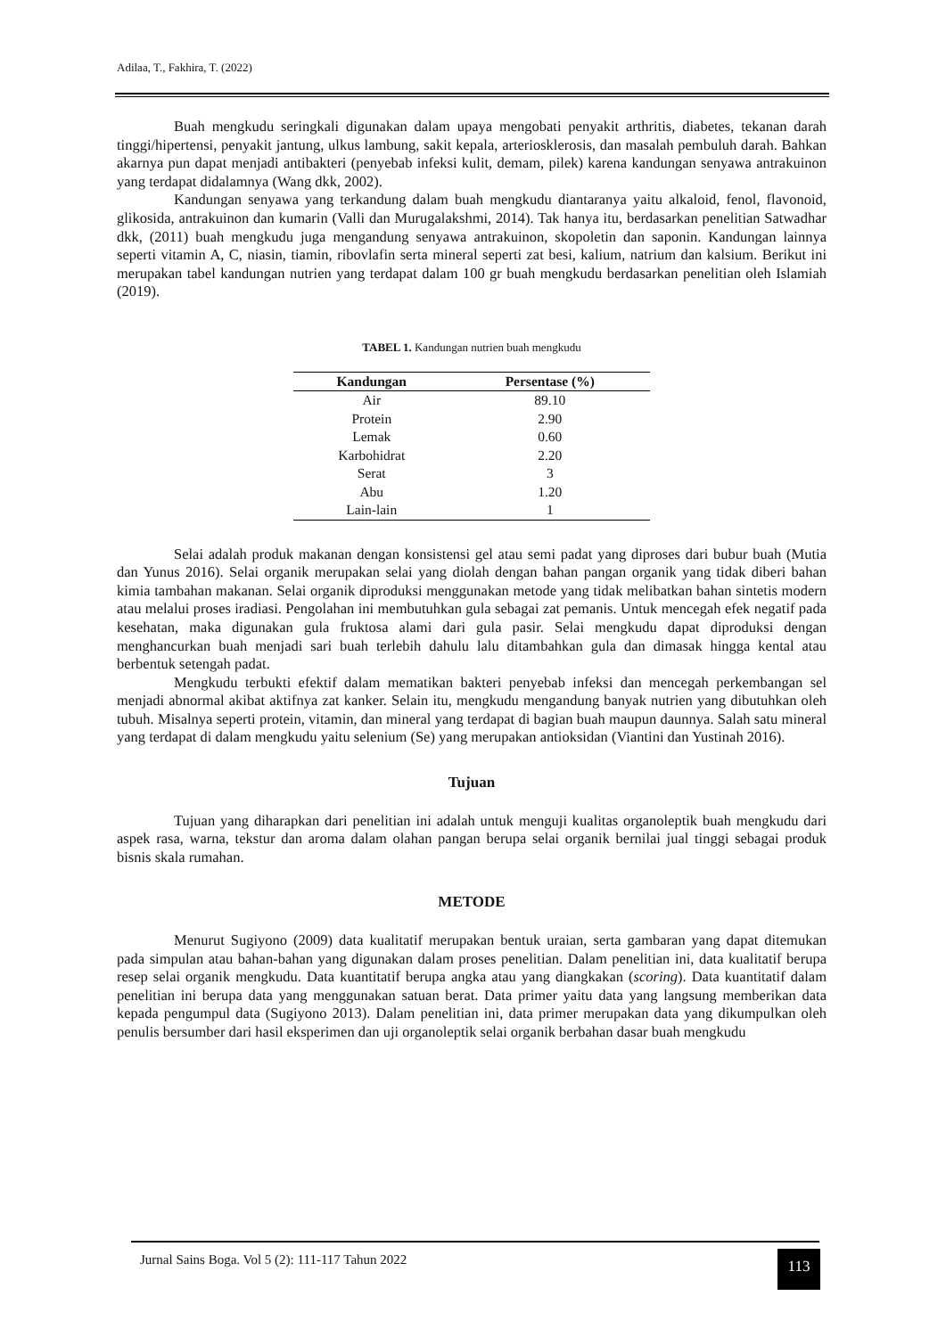Adilaa, T., Fakhira, T. (2022)
Buah mengkudu seringkali digunakan dalam upaya mengobati penyakit arthritis, diabetes, tekanan darah tinggi/hipertensi, penyakit jantung, ulkus lambung, sakit kepala, arteriosklerosis, dan masalah pembuluh darah. Bahkan akarnya pun dapat menjadi antibakteri (penyebab infeksi kulit, demam, pilek) karena kandungan senyawa antrakuinon yang terdapat didalamnya (Wang dkk, 2002).
Kandungan senyawa yang terkandung dalam buah mengkudu diantaranya yaitu alkaloid, fenol, flavonoid, glikosida, antrakuinon dan kumarin (Valli dan Murugalakshmi, 2014). Tak hanya itu, berdasarkan penelitian Satwadhar dkk, (2011) buah mengkudu juga mengandung senyawa antrakuinon, skopoletin dan saponin. Kandungan lainnya seperti vitamin A, C, niasin, tiamin, ribovlafin serta mineral seperti zat besi, kalium, natrium dan kalsium. Berikut ini merupakan tabel kandungan nutrien yang terdapat dalam 100 gr buah mengkudu berdasarkan penelitian oleh Islamiah (2019).
TABEL 1. Kandungan nutrien buah mengkudu
| Kandungan | Persentase (%) |
| --- | --- |
| Air | 89.10 |
| Protein | 2.90 |
| Lemak | 0.60 |
| Karbohidrat | 2.20 |
| Serat | 3 |
| Abu | 1.20 |
| Lain-lain | 1 |
Selai adalah produk makanan dengan konsistensi gel atau semi padat yang diproses dari bubur buah (Mutia dan Yunus 2016). Selai organik merupakan selai yang diolah dengan bahan pangan organik yang tidak diberi bahan kimia tambahan makanan. Selai organik diproduksi menggunakan metode yang tidak melibatkan bahan sintetis modern atau melalui proses iradiasi. Pengolahan ini membutuhkan gula sebagai zat pemanis. Untuk mencegah efek negatif pada kesehatan, maka digunakan gula fruktosa alami dari gula pasir. Selai mengkudu dapat diproduksi dengan menghancurkan buah menjadi sari buah terlebih dahulu lalu ditambahkan gula dan dimasak hingga kental atau berbentuk setengah padat.
Mengkudu terbukti efektif dalam mematikan bakteri penyebab infeksi dan mencegah perkembangan sel menjadi abnormal akibat aktifnya zat kanker. Selain itu, mengkudu mengandung banyak nutrien yang dibutuhkan oleh tubuh. Misalnya seperti protein, vitamin, dan mineral yang terdapat di bagian buah maupun daunnya. Salah satu mineral yang terdapat di dalam mengkudu yaitu selenium (Se) yang merupakan antioksidan (Viantini dan Yustinah 2016).
Tujuan
Tujuan yang diharapkan dari penelitian ini adalah untuk menguji kualitas organoleptik buah mengkudu dari aspek rasa, warna, tekstur dan aroma dalam olahan pangan berupa selai organik bernilai jual tinggi sebagai produk bisnis skala rumahan.
METODE
Menurut Sugiyono (2009) data kualitatif merupakan bentuk uraian, serta gambaran yang dapat ditemukan pada simpulan atau bahan-bahan yang digunakan dalam proses penelitian. Dalam penelitian ini, data kualitatif berupa resep selai organik mengkudu. Data kuantitatif berupa angka atau yang diangkakan (scoring). Data kuantitatif dalam penelitian ini berupa data yang menggunakan satuan berat. Data primer yaitu data yang langsung memberikan data kepada pengumpul data (Sugiyono 2013). Dalam penelitian ini, data primer merupakan data yang dikumpulkan oleh penulis bersumber dari hasil eksperimen dan uji organoleptik selai organik berbahan dasar buah mengkudu
Jurnal Sains Boga. Vol 5 (2): 111-117 Tahun 2022
113